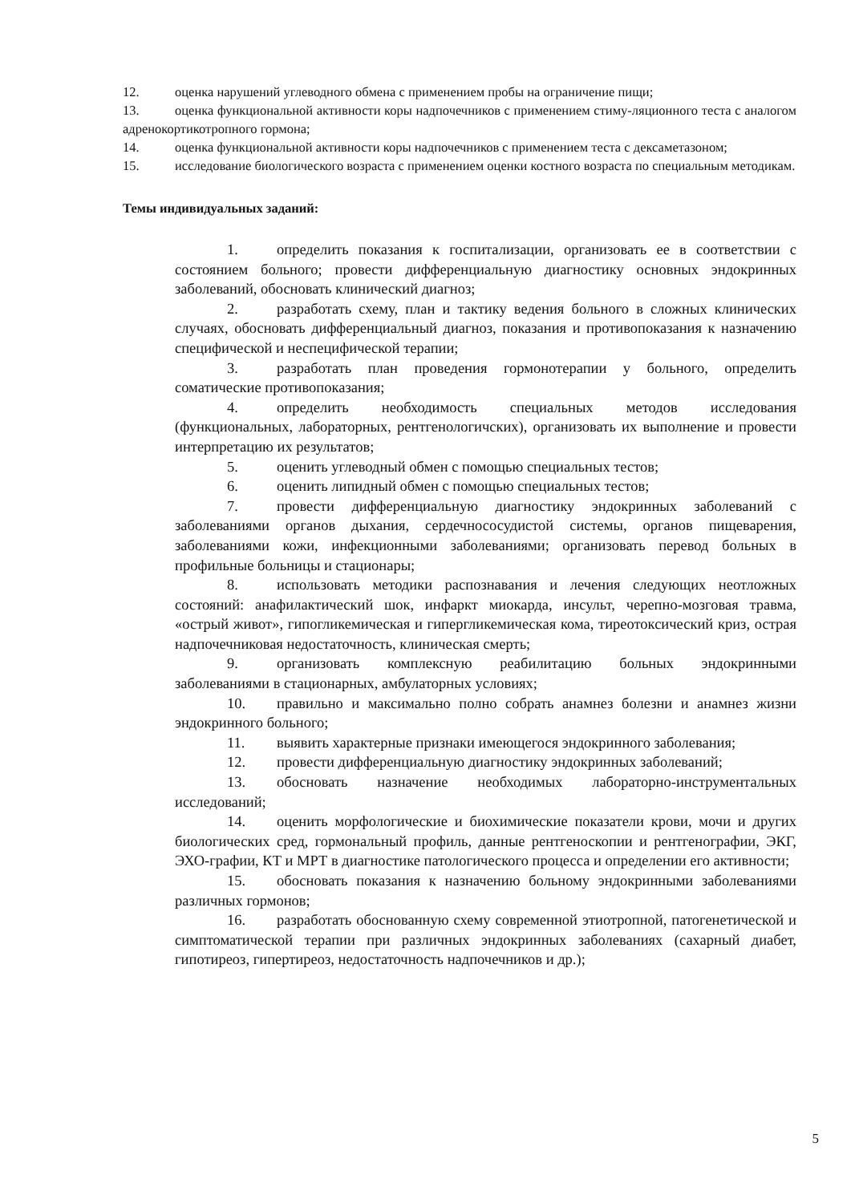12. оценка нарушений углеводного обмена с применением пробы на ограничение пищи;
13. оценка функциональной активности коры надпочечников с применением стиму-ляционного теста с аналогом адренокортикотропного гормона;
14. оценка функциональной активности коры надпочечников с применением теста с дексаметазоном;
15. исследование биологического возраста с применением оценки костного возраста по специальным методикам.
Темы индивидуальных заданий:
1. определить показания к госпитализации, организовать ее в соответствии с состоянием больного; провести дифференциальную диагностику основных эндокринных заболеваний, обосновать клинический диагноз;
2. разработать схему, план и тактику ведения больного в сложных клинических случаях, обосновать дифференциальный диагноз, показания и противопоказания к назначению специфической и неспецифической терапии;
3. разработать план проведения гормонотерапии у больного, определить соматические противопоказания;
4. определить необходимость специальных методов исследования (функциональных, лабораторных, рентгенологичских), организовать их выполнение и провести интерпретацию их результатов;
5. оценить углеводный обмен с помощью специальных тестов;
6. оценить липидный обмен с помощью специальных тестов;
7. провести дифференциальную диагностику эндокринных заболеваний с заболеваниями органов дыхания, сердечнососудистой системы, органов пищеварения, заболеваниями кожи, инфекционными заболеваниями; организовать перевод больных в профильные больницы и стационары;
8. использовать методики распознавания и лечения следующих неотложных состояний: анафилактический шок, инфаркт миокарда, инсульт, черепно-мозговая травма, «острый живот», гипогликемическая и гипергликемическая кома, тиреотоксический криз, острая надпочечниковая недостаточность, клиническая смерть;
9. организовать комплексную реабилитацию больных эндокринными заболеваниями в стационарных, амбулаторных условиях;
10. правильно и максимально полно собрать анамнез болезни и анамнез жизни эндокринного больного;
11. выявить характерные признаки имеющегося эндокринного заболевания;
12. провести дифференциальную диагностику эндокринных заболеваний;
13. обосновать назначение необходимых лабораторно-инструментальных исследований;
14. оценить морфологические и биохимические показатели крови, мочи и других биологических сред, гормональный профиль, данные рентгеноскопии и рентгенографии, ЭКГ, ЭХО-графии, КТ и МРТ в диагностике патологического процесса и определении его активности;
15. обосновать показания к назначению больному эндокринными заболеваниями различных гормонов;
16. разработать обоснованную схему современной этиотропной, патогенетической и симптоматической терапии при различных эндокринных заболеваниях (сахарный диабет, гипотиреоз, гипертиреоз, недостаточность надпочечников и др.);
5